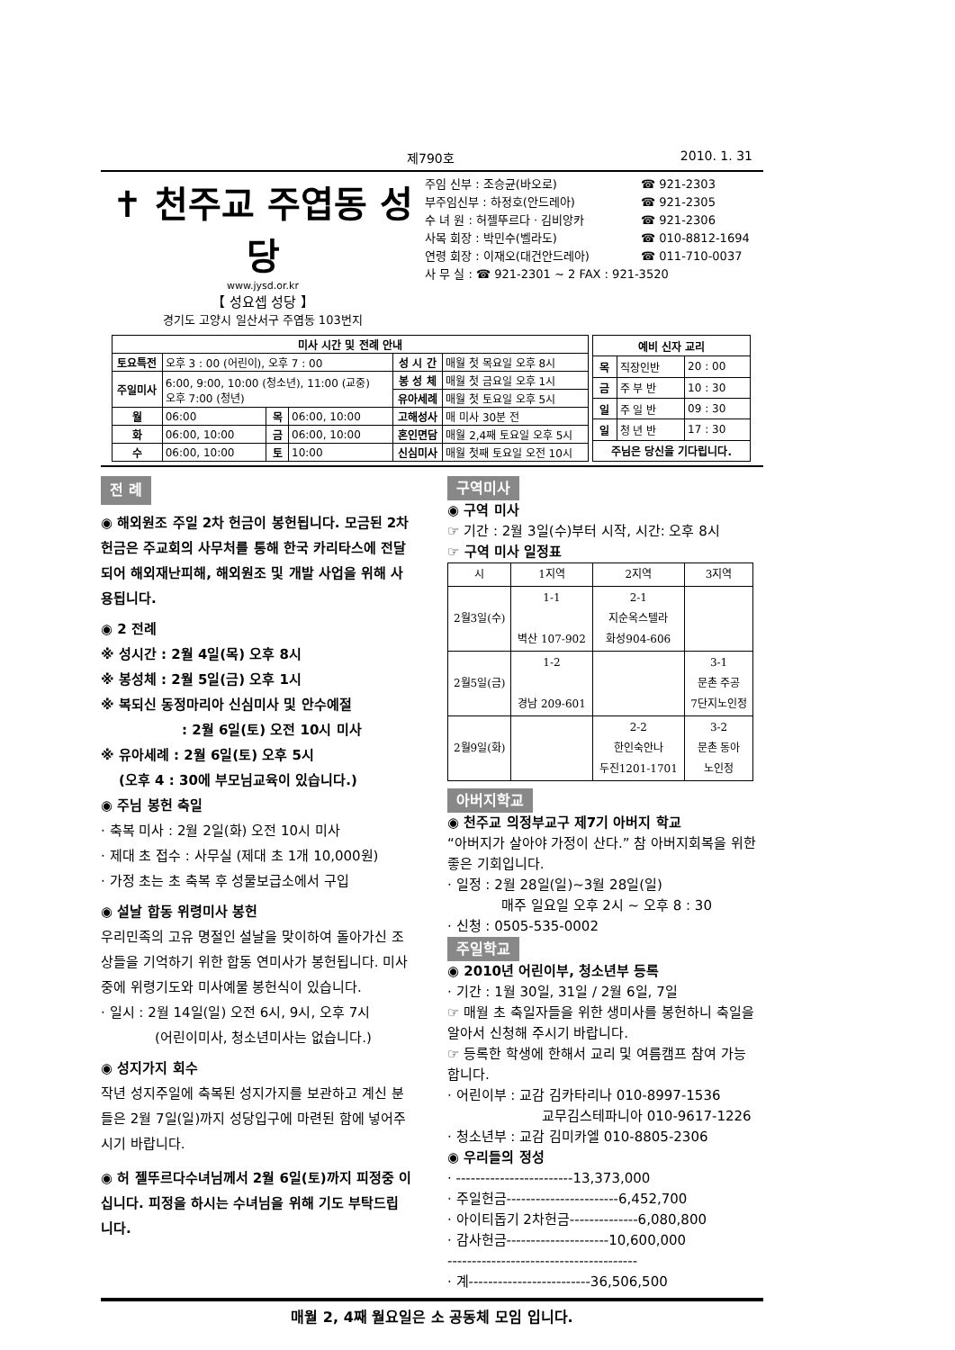제790호 2010. 1. 31
✝ 천주교 주엽동 성당
www.jysd.or.kr
【 성요셉 성당 】
경기도 고양시 일산서구 주엽동 103번지
주임 신부 : 조승균(바오로) ☎ 921-2303
부주임신부 : 하정호(안드레아) ☎ 921-2305
수 녀 원 : 허젤뚜르다 · 김비앙카 ☎ 921-2306
사목 회장 : 박민수(벨라도) ☎ 010-8812-1694
연령 회장 : 이재오(대건안드레아) ☎ 011-710-0037
사 무 실 : ☎ 921-2301 ~ 2 FAX : 921-3520
| 미사 시간 및 전례 안내 | | | | | |
| --- | --- | --- | --- | --- | --- |
| 토요특전 | 오후 3 : 00 (어린이), 오후 7 : 00 | | | 성 시 간 | 매월 첫 목요일 오후 8시 |
| 주일미사 | 6:00, 9:00, 10:00 (청소년), 11:00 (교중) 오후 7:00 (청년) | | | 봉 성 체 | 매월 첫 금요일 오후 1시 |
| | | | | 유아세례 | 매월 첫 토요일 오후 5시 |
| 월 | 06:00 | 목 | 06:00, 10:00 | 고해성사 | 매 미사 30분 전 |
| 화 | 06:00, 10:00 | 금 | 06:00, 10:00 | 혼인면담 | 매월 2,4째 토요일 오후 5시 |
| 수 | 06:00, 10:00 | 토 | 10:00 | 신심미사 | 매월 첫째 토요일 오전 10시 |
| 예비 신자 교리 | | |
| --- | --- | --- |
| 목 | 직장인반 | 20 : 00 |
| 금 | 주 부 반 | 10 : 30 |
| 일 | 주 일 반 | 09 : 30 |
| 일 | 청 년 반 | 17 : 30 |
| 주님은 당신을 기다립니다. | | |
전 례
◉ 해외원조 주일 2차 헌금이 봉헌됩니다. 모금된 2차 헌금은 주교회의 사무처를 통해 한국 카리타스에 전달되어 해외재난피해, 해외원조 및 개발 사업을 위해 사용됩니다.
◉ 2 전례
※ 성시간 : 2월 4일(목) 오후 8시
※ 봉성체 : 2월 5일(금) 오후 1시
※ 복되신 동정마리아 신심미사 및 안수예절
: 2월 6일(토) 오전 10시 미사
※ 유아세례 : 2월 6일(토) 오후 5시
(오후 4 : 30에 부모님교육이 있습니다.)
◉ 주님 봉헌 축일
· 축복 미사 : 2월 2일(화) 오전 10시 미사
· 제대 초 접수 : 사무실 (제대 초 1개 10,000원)
· 가정 초는 초 축복 후 성물보급소에서 구입
◉ 설날 합동 위령미사 봉헌
우리민족의 고유 명절인 설날을 맞이하여 돌아가신 조상들을 기억하기 위한 합동 연미사가 봉헌됩니다. 미사 중에 위령기도와 미사예물 봉헌식이 있습니다.
· 일시 : 2월 14일(일) 오전 6시, 9시, 오후 7시
(어린이미사, 청소년미사는 없습니다.)
◉ 성지가지 회수
작년 성지주일에 축복된 성지가지를 보관하고 계신 분들은 2월 7일(일)까지 성당입구에 마련된 함에 넣어주시기 바랍니다.
◉ 허 젤뚜르다수녀님께서 2월 6일(토)까지 피정중 이십니다. 피정을 하시는 수녀님을 위해 기도 부탁드립니다.
구역미사
◉ 구역 미사
☞ 기간 : 2월 3일(수)부터 시작, 시간: 오후 8시
☞ 구역 미사 일정표
| 시 | 1지역 | 2지역 | 3지역 |
| 2월3일(수) | 1-1 벽산 107-902 | 2-1 지순옥스텔라 화성904-606 | |
| 2월5일(금) | 1-2 경남 209-601 | | 3-1 문촌 주공 7단지노인정 |
| 2월9일(화) | | 2-2 한인숙안나 두진1201-1701 | 3-2 문촌 동아 노인정 |
아버지학교
◉ 천주교 의정부교구 제7기 아버지 학교
“아버지가 살아야 가정이 산다.” 참 아버지회복을 위한 좋은 기회입니다.
· 일정 : 2월 28일(일)~3월 28일(일)
매주 일요일 오후 2시 ~ 오후 8 : 30
· 신청 : 0505-535-0002
주일학교
◉ 2010년 어린이부, 청소년부 등록
· 기간 : 1월 30일, 31일 / 2월 6일, 7일
☞ 매월 초 축일자들을 위한 생미사를 봉헌하니 축일을 알아서 신청해 주시기 바랍니다.
☞ 등록한 학생에 한해서 교리 및 여름캠프 참여 가능합니다.
· 어린이부 : 교감 김카타리나 010-8997-1536
교무김스테파니아 010-9617-1226
· 청소년부 : 교감 김미카엘 010-8805-2306
◉ 우리들의 정성
· ------------------------13,373,000
· 주일헌금-----------------------6,452,700
· 아이티돕기 2차헌금--------------6,080,800
· 감사헌금---------------------10,600,000
---------------------------------------
· 계-------------------------36,506,500
매월 2, 4째 월요일은 소 공동체 모임 입니다.